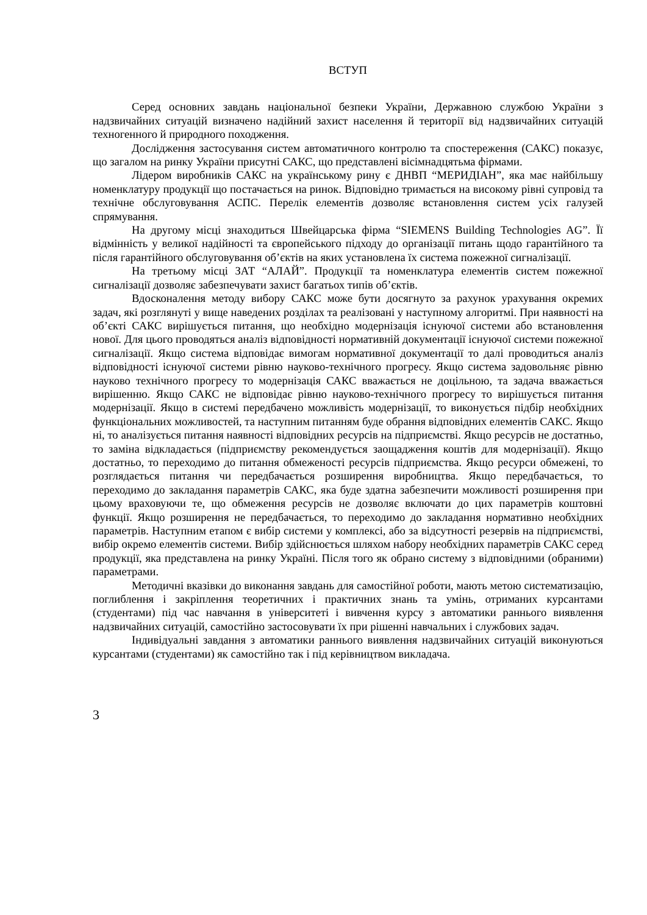ВСТУП
Серед основних завдань національної безпеки України, Державною службою України з надзвичайних ситуацій визначено надійний захист населення й території від надзвичайних ситуацій техногенного й природного походження.
Дослідження застосування систем автоматичного контролю та спостереження (САКС) показує, що загалом на ринку України присутні САКС, що представлені вісімнадцятьма фірмами.
Лідером виробників САКС на українському рину є ДНВП “МЕРИДІАН”, яка має найбільшу номенклатуру продукції що постачається на ринок. Відповідно тримається на високому рівні супровід та технічне обслуговування АСПС. Перелік елементів дозволяє встановлення систем усіх галузей спрямування.
На другому місці знаходиться Швейцарська фірма “SIEMENS Building Technologies AG”. Її відмінність у великої надійності та європейського підходу до організації питань щодо гарантійного та після гарантійного обслуговування об’єктів на яких установлена їх система пожежної сигналізації.
На третьому місці ЗАТ “АЛАЙ”. Продукції та номенклатура елементів систем пожежної сигналізації дозволяє забезпечувати захист багатьох типів об’єктів.
Вдосконалення методу вибору САКС може бути досягнуто за рахунок урахування окремих задач, які розглянуті у вище наведених розділах та реалізовані у наступному алгоритмі. При наявності на об’єкті САКС вирішується питання, що необхідно модернізація існуючої системи або встановлення нової. Для цього проводяться аналіз відповідності нормативній документації існуючої системи пожежної сигналізації. Якщо система відповідає вимогам нормативної документації то далі проводиться аналіз відповідності існуючої системи рівню науково-технічного прогресу. Якщо система задовольняє рівню науково технічного прогресу то модернізація САКС вважається не доцільною, та задача вважається вирішенню. Якщо САКС не відповідає рівню науково-технічного прогресу то вирішується питання модернізації. Якщо в системі передбачено можливість модернізації, то виконується підбір необхідних функціональних можливостей, та наступним питанням буде обрання відповідних елементів САКС. Якщо ні, то аналізується питання наявності відповідних ресурсів на підприємстві. Якщо ресурсів не достатньо, то заміна відкладається (підприємству рекомендується заощадження коштів для модернізації). Якщо достатньо, то переходимо до питання обмеженості ресурсів підприємства. Якщо ресурси обмежені, то розглядається питання чи передбачається розширення виробництва. Якщо передбачається, то переходимо до закладання параметрів САКС, яка буде здатна забезпечити можливості розширення при цьому враховуючи те, що обмеження ресурсів не дозволяє включати до цих параметрів коштовні функції. Якщо розширення не передбачається, то переходимо до закладання нормативно необхідних параметрів. Наступним етапом є вибір системи у комплексі, або за відсутності резервів на підприємстві, вибір окремо елементів системи. Вибір здійснюється шляхом набору необхідних параметрів САКС серед продукції, яка представлена на ринку Україні. Після того як обрано систему з відповідними (обраними) параметрами.
Методичні вказівки до виконання завдань для самостійної роботи, мають метою систематизацію, поглиблення і закріплення теоретичних і практичних знань та умінь, отриманих курсантами (студентами) під час навчання в університеті і вивчення курсу з автоматики раннього виявлення надзвичайних ситуацій, самостійно застосовувати їх при рішенні навчальних і службових задач.
Індивідуальні завдання з автоматики раннього виявлення надзвичайних ситуацій виконуються курсантами (студентами) як самостійно так і під керівництвом викладача.
3